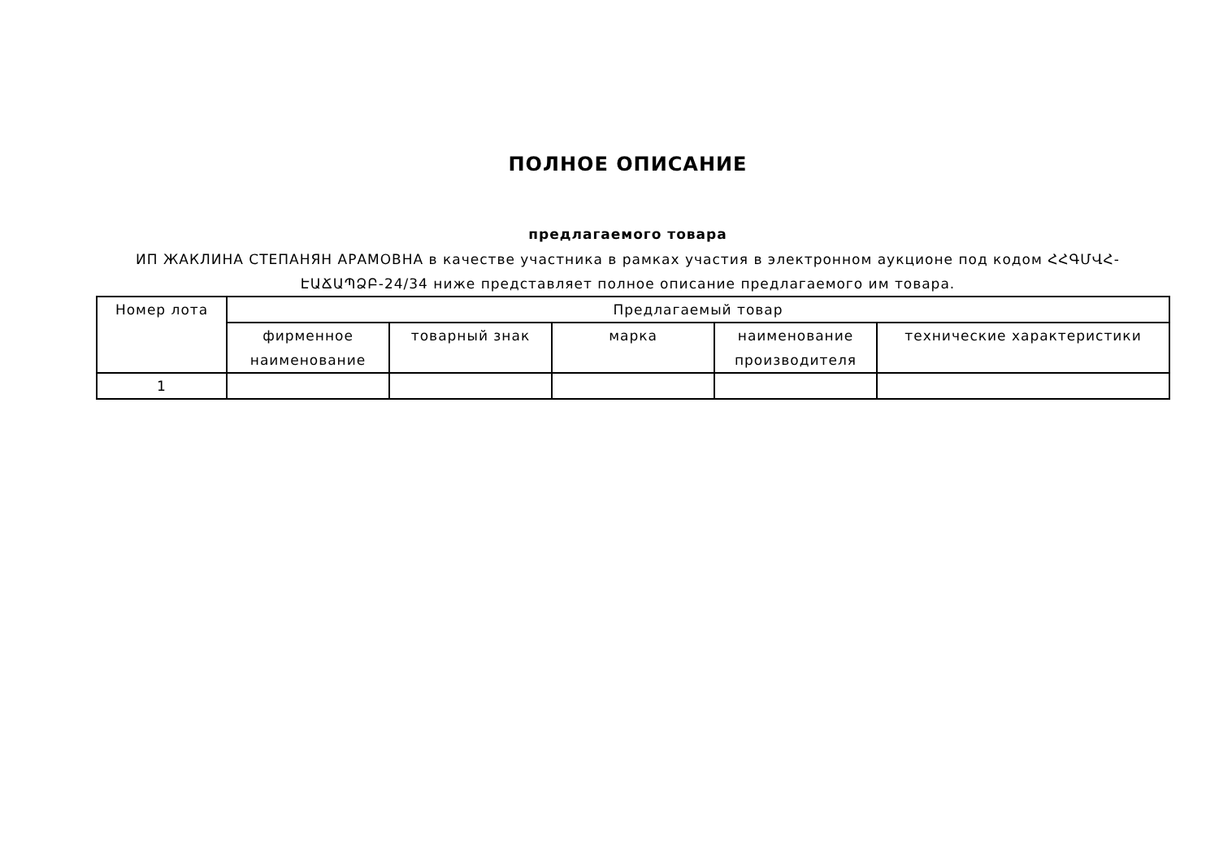ПОЛНОЕ ОПИСАНИЕ
предлагаемого товара
ИП ЖАКЛИНА СТЕПАНЯН АРАМОВНА в качестве участника в рамках участия в электронном аукционе под кодом ՀՀԳՄՎՀ-ԷԱՃԱՊՁԲ-24/34 ниже представляет полное описание предлагаемого им товара.
| Номер лота | Предлагаемый товар | | | | |
| --- | --- | --- | --- | --- | --- |
| | фирменное наименование | товарный знак | марка | наименование производителя | технические характеристики |
| 1 | | | | | |